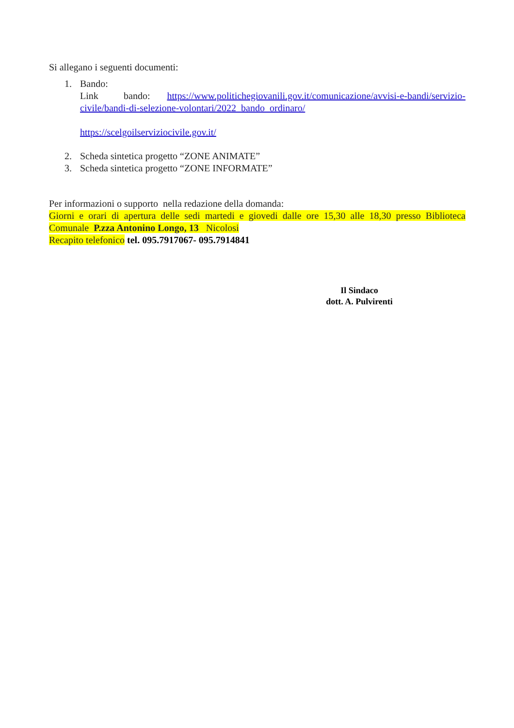Si allegano i seguenti documenti:
1. Bando:
Link bando: https://www.politichegiovanili.gov.it/comunicazione/avvisi-e-bandi/servizio-civile/bandi-di-selezione-volontari/2022_bando_ordinaro/
https://scelgoilserviziocivile.gov.it/
2. Scheda sintetica progetto “ZONE ANIMATE”
3. Scheda sintetica progetto “ZONE INFORMATE”
Per informazioni o supporto nella redazione della domanda:
Giorni e orari di apertura delle sedi martedi e giovedi dalle ore 15,30 alle 18,30 presso Biblioteca Comunale P.zza Antonino Longo, 13 Nicolosi
Recapito telefonico tel. 095.7917067- 095.7914841
Il Sindaco
dott. A. Pulvirenti